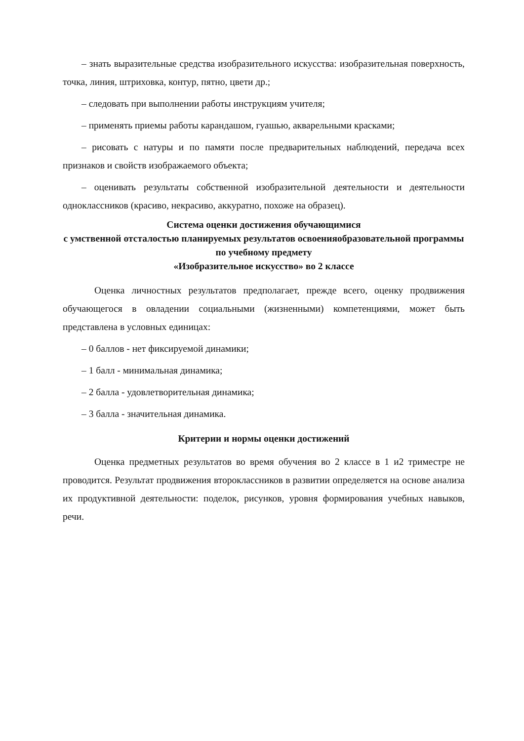– знать выразительные средства изобразительного искусства: изобразительная поверхность, точка, линия, штриховка, контур, пятно, цвети др.;
– следовать при выполнении работы инструкциям учителя;
– применять приемы работы карандашом, гуашью, акварельными красками;
– рисовать с натуры и по памяти после предварительных наблюдений, передача всех признаков и свойств изображаемого объекта;
– оценивать результаты собственной изобразительной деятельности и деятельности одноклассников (красиво, некрасиво, аккуратно, похоже на образец).
Система оценки достижения обучающимися
с умственной отсталостью планируемых результатов освоенияобразовательной программы по учебному предмету
«Изобразительное искусство» во 2 классе
Оценка личностных результатов предполагает, прежде всего, оценку продвижения обучающегося в овладении социальными (жизненными) компетенциями, может быть представлена в условных единицах:
– 0 баллов - нет фиксируемой динамики;
– 1 балл - минимальная динамика;
– 2 балла - удовлетворительная динамика;
– 3 балла - значительная динамика.
Критерии и нормы оценки достижений
Оценка предметных результатов во время обучения во 2 классе в 1 и2 триместре не проводится. Результат продвижения второклассников в развитии определяется на основе анализа их продуктивной деятельности: поделок, рисунков, уровня формирования учебных навыков, речи.